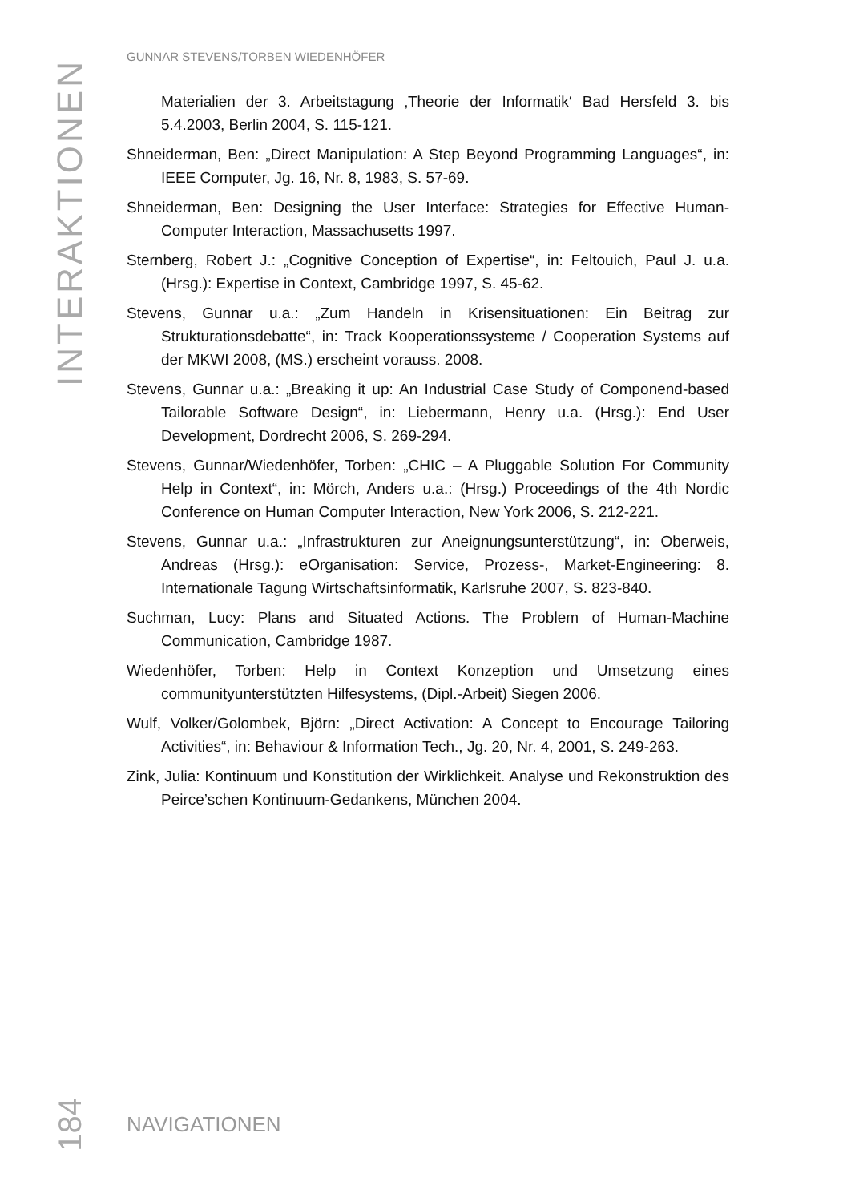INTERAKTIONEN
GUNNAR STEVENS/TORBEN WIEDENHÖFER
Materialien der 3. Arbeitstagung ‚Theorie der Informatik‘ Bad Hersfeld 3. bis 5.4.2003, Berlin 2004, S. 115-121.
Shneiderman, Ben: „Direct Manipulation: A Step Beyond Programming Languages“, in: IEEE Computer, Jg. 16, Nr. 8, 1983, S. 57-69.
Shneiderman, Ben: Designing the User Interface: Strategies for Effective Human-Computer Interaction, Massachusetts 1997.
Sternberg, Robert J.: „Cognitive Conception of Expertise“, in: Feltouich, Paul J. u.a. (Hrsg.): Expertise in Context, Cambridge 1997, S. 45-62.
Stevens, Gunnar u.a.: „Zum Handeln in Krisensituationen: Ein Beitrag zur Strukturationsdebatte“, in: Track Kooperationssysteme / Cooperation Systems auf der MKWI 2008, (MS.) erscheint vorauss. 2008.
Stevens, Gunnar u.a.: „Breaking it up: An Industrial Case Study of Componend-based Tailorable Software Design“, in: Liebermann, Henry u.a. (Hrsg.): End User Development, Dordrecht 2006, S. 269-294.
Stevens, Gunnar/Wiedenhöfer, Torben: „CHIC – A Pluggable Solution For Community Help in Context“, in: Mörch, Anders u.a.: (Hrsg.) Proceedings of the 4th Nordic Conference on Human Computer Interaction, New York 2006, S. 212-221.
Stevens, Gunnar u.a.: „Infrastrukturen zur Aneignungsunterstützung“, in: Oberweis, Andreas (Hrsg.): eOrganisation: Service, Prozess-, Market-Engineering: 8. Internationale Tagung Wirtschaftsinformatik, Karlsruhe 2007, S. 823-840.
Suchman, Lucy: Plans and Situated Actions. The Problem of Human-Machine Communication, Cambridge 1987.
Wiedenhöfer, Torben: Help in Context Konzeption und Umsetzung eines communityunterstützten Hilfesystems, (Dipl.-Arbeit) Siegen 2006.
Wulf, Volker/Golombek, Björn: „Direct Activation: A Concept to Encourage Tailoring Activities“, in: Behaviour & Information Tech., Jg. 20, Nr. 4, 2001, S. 249-263.
Zink, Julia: Kontinuum und Konstitution der Wirklichkeit. Analyse und Rekonstruktion des Peirce’schen Kontinuum-Gedankens, München 2004.
184
NAVIGATIONEN